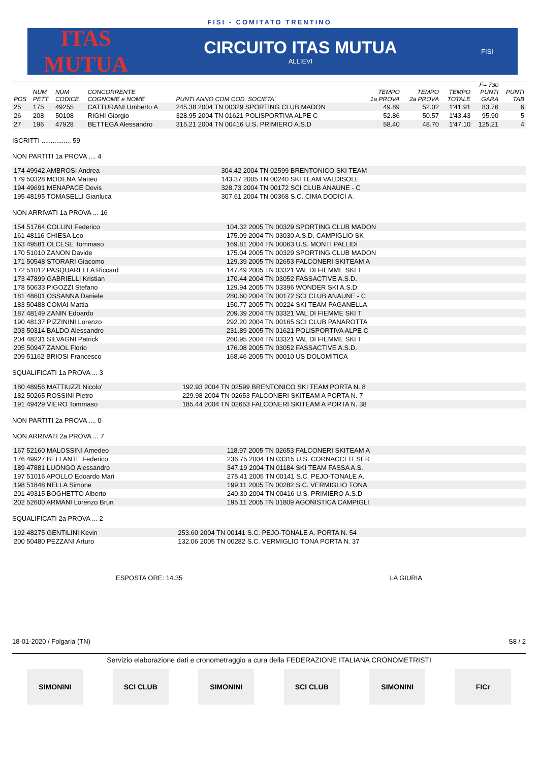FISI - COMITATO TRENTINO
ITAS MUTUA
CIRCUITO ITAS MUTUA
ALLIEVI
FISI
| POS | NUM PETT | NUM CODICE | CONCORRENTE COGNOME e NOME | PUNTI ANNO COM COD. SOCIETA' | | TEMPO 1a PROVA | TEMPO 2a PROVA | TEMPO TOTALE | F= 730 PUNTI GARA | PUNTI TAB |
| --- | --- | --- | --- | --- | --- | --- | --- | --- | --- | --- |
| 25 | 175 | 49255 | CATTURANI Umberto A | 245.38 2004 TN 00329 SPORTING CLUB MADON | | 49.89 | 52.02 | 1'41.91 | 83.76 | 6 |
| 26 | 208 | 50108 | RIGHI Giorgio | 328.95 2004 TN 01621 POLISPORTIVA ALPE C | | 52.86 | 50.57 | 1'43.43 | 95.90 | 5 |
| 27 | 196 | 47928 | BETTEGA Alessandro | 315.21 2004 TN 00416 U.S. PRIMIERO A.S.D | | 58.40 | 48.70 | 1'47.10 | 125.21 | 4 |
ISCRITTI ................ 59
NON PARTITI 1a PROVA .... 4
| 174 49942 AMBROSI Andrea | 304.42 2004 TN 02599 BRENTONICO SKI TEAM |
| 179 50328 MODENA Matteo | 143.37 2005 TN 00240 SKI TEAM VALDISOLE |
| 194 49691 MENAPACE Devis | 328.73 2004 TN 00172 SCI CLUB ANAUNE - C |
| 195 48195 TOMASELLI Gianluca | 307.61 2004 TN 00368 S.C. CIMA DODICI A. |
NON ARRIVATI 1a PROVA ... 16
| 154 51764 COLLINI Federico | 104.32 2005 TN 00329 SPORTING CLUB MADON |
| 161 48116 CHIESA Leo | 175.09 2004 TN 03030 A.S.D. CAMPIGLIO SK |
| 163 49581 OLCESE Tommaso | 169.81 2004 TN 00063 U.S. MONTI PALLIDI |
| 170 51010 ZANON Davide | 175.04 2005 TN 00329 SPORTING CLUB MADON |
| 171 50548 STORARI Giacomo | 129.39 2005 TN 02653 FALCONERI SKITEAM A |
| 172 51012 PASQUARELLA Riccard | 147.49 2005 TN 03321 VAL DI FIEMME SKI T |
| 173 47899 GABRIELLI Kristian | 170.44 2004 TN 03052 FASSACTIVE A.S.D. |
| 178 50633 PIGOZZI Stefano | 129.94 2005 TN 03396 WONDER SKI A.S.D. |
| 181 48601 OSSANNA Daniele | 280.60 2004 TN 00172 SCI CLUB ANAUNE - C |
| 183 50488 COMAI Mattia | 150.77 2005 TN 00224 SKI TEAM PAGANELLA |
| 187 48149 ZANIN Edoardo | 209.39 2004 TN 03321 VAL DI FIEMME SKI T |
| 190 48137 PIZZININI Lorenzo | 292.20 2004 TN 00165 SCI CLUB PANAROTTA |
| 203 50314 BALDO Alessandro | 231.89 2005 TN 01621 POLISPORTIVA ALPE C |
| 204 48231 SILVAGNI Patrick | 260.95 2004 TN 03321 VAL DI FIEMME SKI T |
| 205 50947 ZANOL Florio | 176.08 2005 TN 03052 FASSACTIVE A.S.D. |
| 209 51162 BRIOSI Francesco | 168.46 2005 TN 00010 US DOLOMITICA |
SQUALIFICATI 1a PROVA ... 3
| 180 48956 MATTIUZZI Nicolo' | 192.93 2004 TN 02599 BRENTONICO SKI TEAM PORTA N. 8 |
| 182 50265 ROSSINI Pietro | 229.98 2004 TN 02653 FALCONERI SKITEAM A PORTA N. 7 |
| 191 49429 VIERO Tommaso | 185.44 2004 TN 02653 FALCONERI SKITEAM A PORTA N. 38 |
NON PARTITI 2a PROVA .... 0
NON ARRIVATI 2a PROVA ... 7
| 167 52160 MALOSSINI Amedeo | 118.97 2005 TN 02653 FALCONERI SKITEAM A |
| 176 49927 BELLANTE Federico | 236.75 2004 TN 03315 U.S. CORNACCI TESER |
| 189 47881 LUONGO Alessandro | 347.19 2004 TN 01184 SKI TEAM FASSA A.S. |
| 197 51016 APOLLO Edoardo Mari | 275.41 2005 TN 00141 S.C. PEJO-TONALE A. |
| 198 51848 NELLA Simone | 199.11 2005 TN 00282 S.C. VERMIGLIO TONA |
| 201 49315 BOGHETTO Alberto | 240.30 2004 TN 00416 U.S. PRIMIERO A.S.D |
| 202 52600 ARMANI Lorenzo Brun | 195.11 2005 TN 01809 AGONISTICA CAMPIGLI |
SQUALIFICATI 2a PROVA ... 2
| 192 48275 GENTILINI Kevin | 253.60 2004 TN 00141 S.C. PEJO-TONALE A. PORTA N. 54 |
| 200 50480 PEZZANI Arturo | 132.06 2005 TN 00282 S.C. VERMIGLIO TONA PORTA N. 37 |
ESPOSTA ORE: 14.35 LA GIURIA
18-01-2020 / Folgaria (TN) S8 / 2
Servizio elaborazione dati e cronometraggio a cura della FEDERAZIONE ITALIANA CRONOMETRISTI
SIMONINI SCI CLUB SIMONINI SCI CLUB SIMONINI FICr